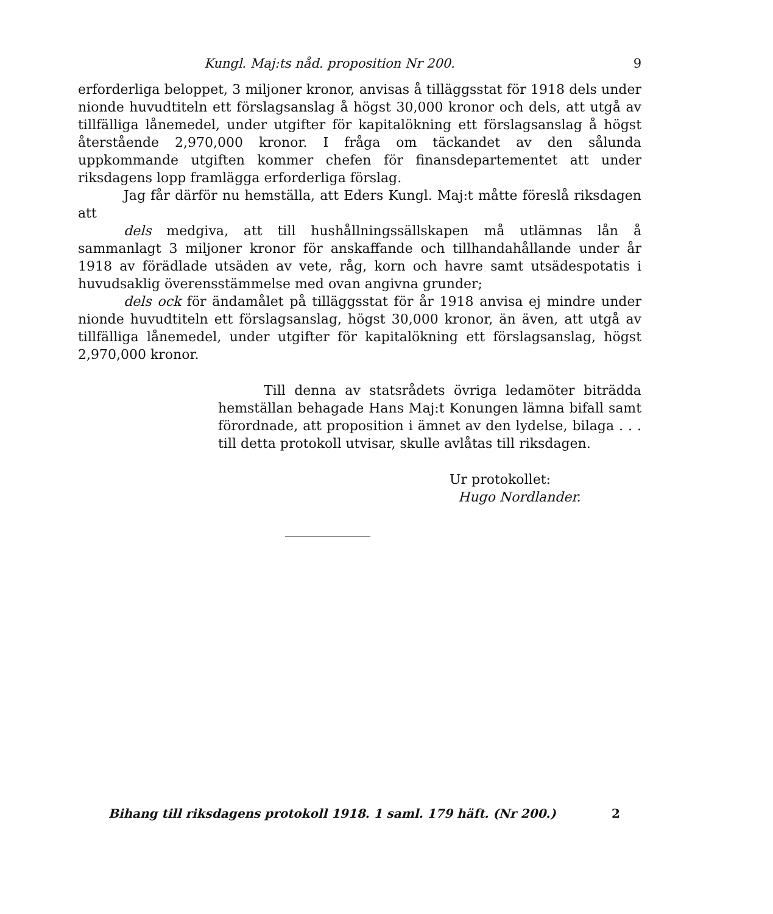Kungl. Maj:ts nåd. proposition Nr 200. 9
erforderliga beloppet, 3 miljoner kronor, anvisas å tilläggsstat för 1918 dels under nionde huvudtiteln ett förslagsanslag å högst 30,000 kronor och dels, att utgå av tillfälliga lånemedel, under utgifter för kapitalökning ett förslagsanslag å högst återstående 2,970,000 kronor. I fråga om täckandet av den sålunda uppkommande utgiften kommer chefen för finansdepartementet att under riksdagens lopp framlägga erforderliga förslag.
Jag får därför nu hemställa, att Eders Kungl. Maj:t måtte föreslå riksdagen att
dels medgiva, att till hushållningssällskapen må utlämnas lån å sammanlagt 3 miljoner kronor för anskaffande och tillhandahållande under år 1918 av förädlade utsäden av vete, råg, korn och havre samt utsädespotatis i huvudsaklig överensstämmelse med ovan angivna grunder;
dels ock för ändamålet på tilläggsstat för år 1918 anvisa ej mindre under nionde huvudtiteln ett förslagsanslag, högst 30,000 kronor, än även, att utgå av tillfälliga lånemedel, under utgifter för kapitalökning ett förslagsanslag, högst 2,970,000 kronor.
Till denna av statsrådets övriga ledamöter biträdda hemställan behagade Hans Maj:t Konungen lämna bifall samt förordnade, att proposition i ämnet av den lydelse, bilaga . . . till detta protokoll utvisar, skulle avlåtas till riksdagen.
Ur protokollet:
Hugo Nordlander.
Bihang till riksdagens protokoll 1918. 1 saml. 179 häft. (Nr 200.) 2